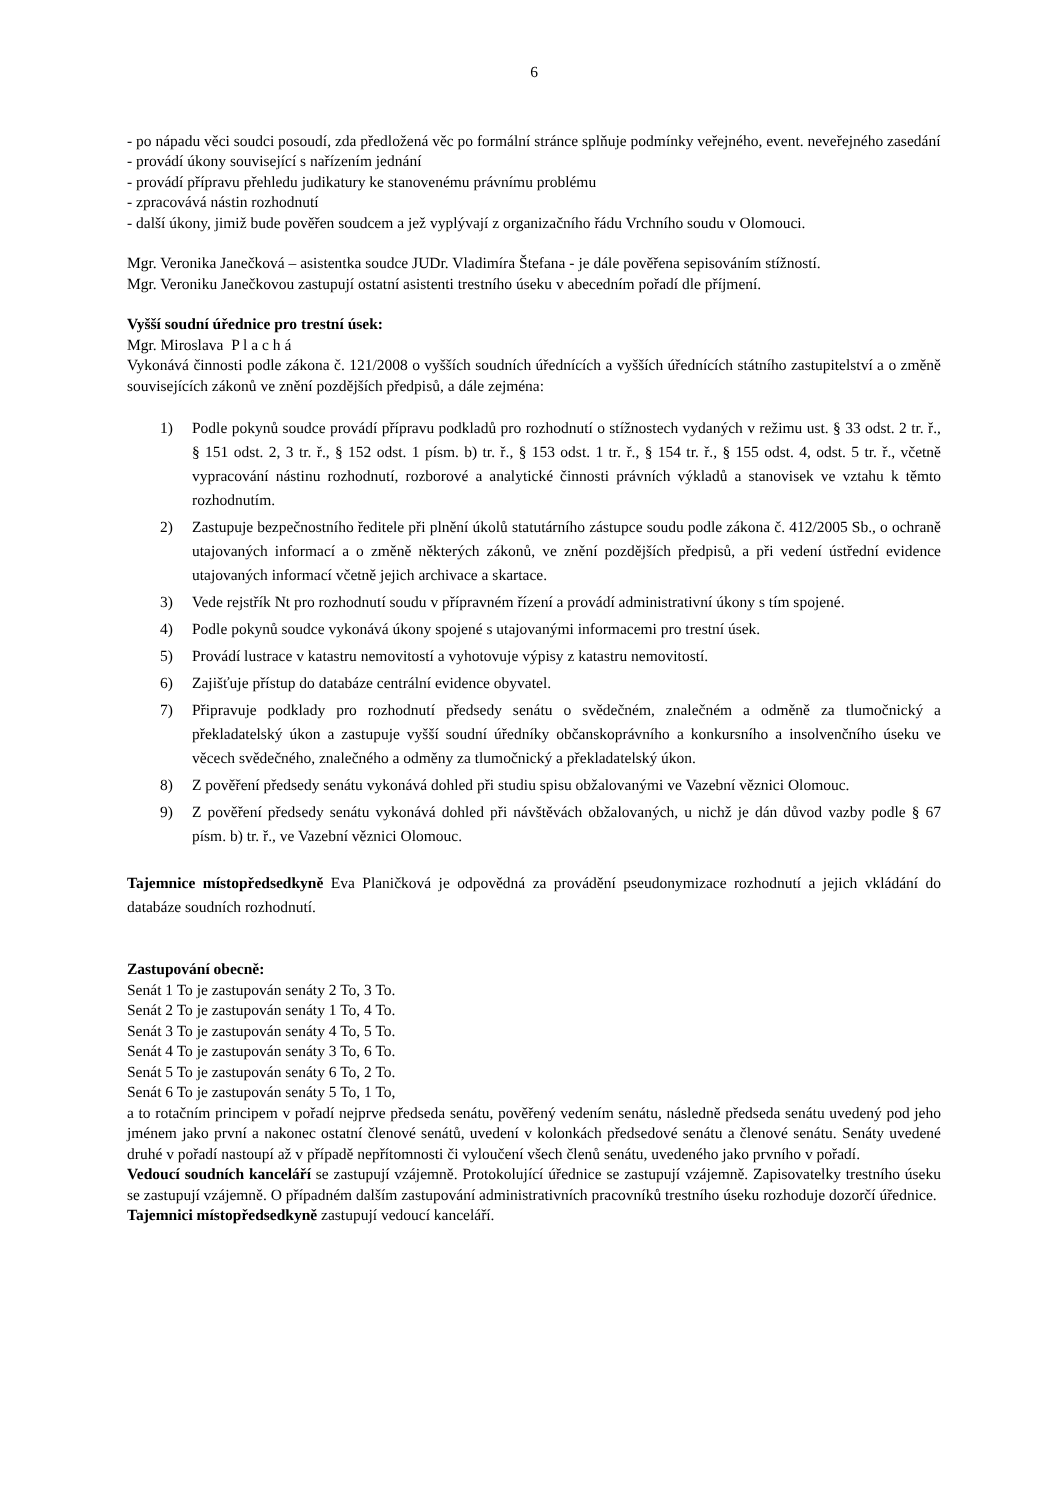6
- po nápadu věci soudci posoudí, zda předložená věc po formální stránce splňuje podmínky veřejného, event. neveřejného zasedání
- provádí úkony související s nařízením jednání
- provádí přípravu přehledu judikatury ke stanovenému právnímu problému
- zpracovává nástin rozhodnutí
- další úkony, jimiž bude pověřen soudcem a jež vyplývají z organizačního řádu Vrchního soudu v Olomouci.
Mgr. Veronika Janečková – asistentka soudce JUDr. Vladimíra Štefana - je dále pověřena sepisováním stížností.
Mgr. Veroniku Janečkovou zastupují ostatní asistenti trestního úseku v abecedním pořadí dle příjmení.
Vyšší soudní úřednice pro trestní úsek:
Mgr. Miroslava P l a c h á
Vykonává činnosti podle zákona č. 121/2008 o vyšších soudních úřednících a vyšších úřednících státního zastupitelství a o změně souvisejících zákonů ve znění pozdějších předpisů, a dále zejména:
1) Podle pokynů soudce provádí přípravu podkladů pro rozhodnutí o stížnostech vydaných v režimu ust. § 33 odst. 2 tr. ř., § 151 odst. 2, 3 tr. ř., § 152 odst. 1 písm. b) tr. ř., § 153 odst. 1 tr. ř., § 154 tr. ř., § 155 odst. 4, odst. 5 tr. ř., včetně vypracování nástinu rozhodnutí, rozborové a analytické činnosti právních výkladů a stanovisek ve vztahu k těmto rozhodnutím.
2) Zastupuje bezpečnostního ředitele při plnění úkolů statutárního zástupce soudu podle zákona č. 412/2005 Sb., o ochraně utajovaných informací a o změně některých zákonů, ve znění pozdějších předpisů, a při vedení ústřední evidence utajovaných informací včetně jejich archivace a skartace.
3) Vede rejstřík Nt pro rozhodnutí soudu v přípravném řízení a provádí administrativní úkony s tím spojené.
4) Podle pokynů soudce vykonává úkony spojené s utajovanými informacemi pro trestní úsek.
5) Provádí lustrace v katastru nemovitostí a vyhotovuje výpisy z katastru nemovitostí.
6) Zajišťuje přístup do databáze centrální evidence obyvatel.
7) Připravuje podklady pro rozhodnutí předsedy senátu o svědečném, znalečném a odměně za tlumočnický a překladatelský úkon a zastupuje vyšší soudní úředníky občanskoprávního a konkursního a insolvenčního úseku ve věcech svědečného, znalečného a odměny za tlumočnický a překladatelský úkon.
8) Z pověření předsedy senátu vykonává dohled při studiu spisu obžalovanými ve Vazební věznici Olomouc.
9) Z pověření předsedy senátu vykonává dohled při návštěvách obžalovaných, u nichž je dán důvod vazby podle § 67 písm. b) tr. ř., ve Vazební věznici Olomouc.
Tajemnice místopředsedkyně Eva Planičková je odpovědná za provádění pseudonymizace rozhodnutí a jejich vkládání do databáze soudních rozhodnutí.
Zastupování obecně:
Senát 1 To je zastupován senáty 2 To, 3 To.
Senát 2 To je zastupován senáty 1 To, 4 To.
Senát 3 To je zastupován senáty 4 To, 5 To.
Senát 4 To je zastupován senáty 3 To, 6 To.
Senát 5 To je zastupován senáty 6 To, 2 To.
Senát 6 To je zastupován senáty 5 To, 1 To,
a to rotačním principem v pořadí nejprve předseda senátu, pověřený vedením senátu, následně předseda senátu uvedený pod jeho jménem jako první a nakonec ostatní členové senátů, uvedení v kolonkách předsedové senátu a členové senátu. Senáty uvedené druhé v pořadí nastoupí až v případě nepřítomnosti či vyloučení všech členů senátu, uvedeného jako prvního v pořadí.
Vedoucí soudních kanceláří se zastupují vzájemně. Protokolující úřednice se zastupují vzájemně. Zapisovatelky trestního úseku se zastupují vzájemně. O případném dalším zastupování administrativních pracovníků trestního úseku rozhoduje dozorčí úřednice.
Tajemnici místopředsedkyně zastupují vedoucí kanceláří.